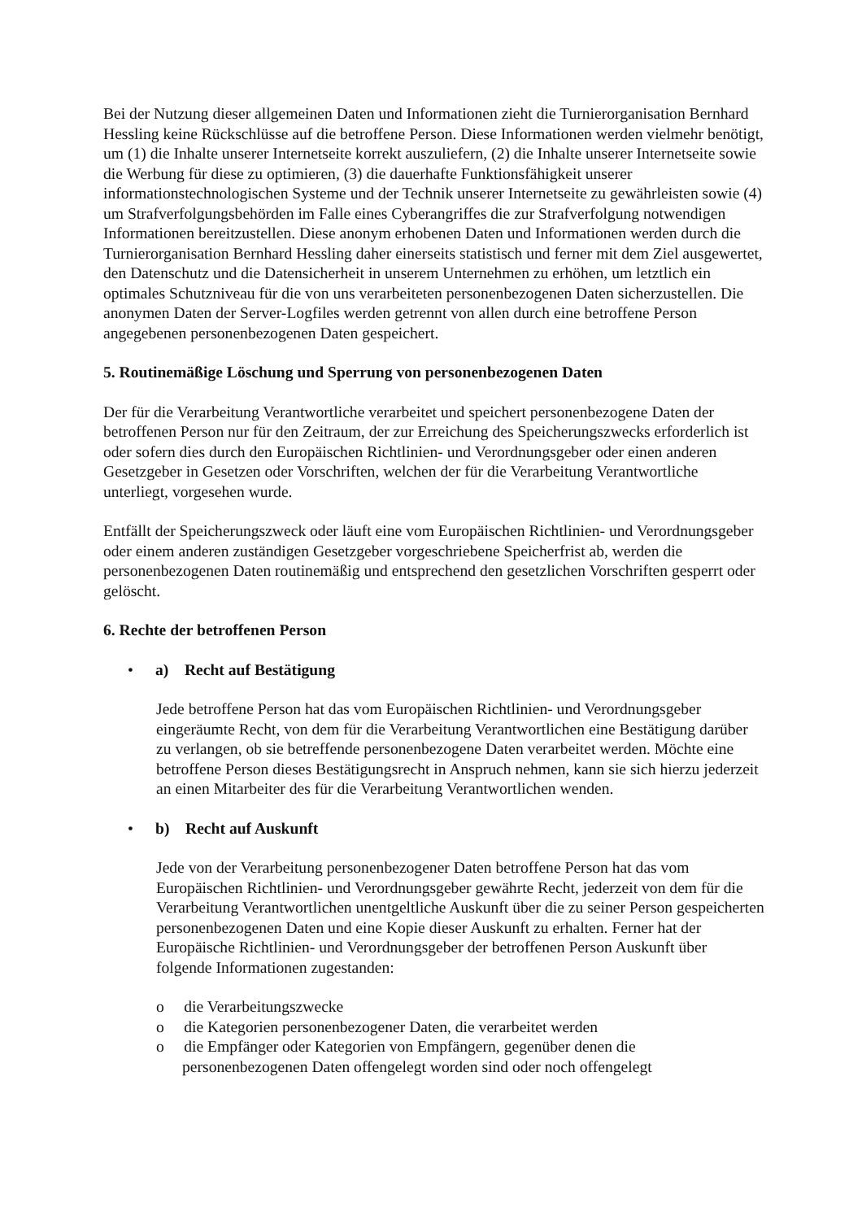Bei der Nutzung dieser allgemeinen Daten und Informationen zieht die Turnierorganisation Bernhard Hessling keine Rückschlüsse auf die betroffene Person. Diese Informationen werden vielmehr benötigt, um (1) die Inhalte unserer Internetseite korrekt auszuliefern, (2) die Inhalte unserer Internetseite sowie die Werbung für diese zu optimieren, (3) die dauerhafte Funktionsfähigkeit unserer informationstechnologischen Systeme und der Technik unserer Internetseite zu gewährleisten sowie (4) um Strafverfolgungsbehörden im Falle eines Cyberangriffes die zur Strafverfolgung notwendigen Informationen bereitzustellen. Diese anonym erhobenen Daten und Informationen werden durch die Turnierorganisation Bernhard Hessling daher einerseits statistisch und ferner mit dem Ziel ausgewertet, den Datenschutz und die Datensicherheit in unserem Unternehmen zu erhöhen, um letztlich ein optimales Schutzniveau für die von uns verarbeiteten personenbezogenen Daten sicherzustellen. Die anonymen Daten der Server-Logfiles werden getrennt von allen durch eine betroffene Person angegebenen personenbezogenen Daten gespeichert.
5. Routinemäßige Löschung und Sperrung von personenbezogenen Daten
Der für die Verarbeitung Verantwortliche verarbeitet und speichert personenbezogene Daten der betroffenen Person nur für den Zeitraum, der zur Erreichung des Speicherungszwecks erforderlich ist oder sofern dies durch den Europäischen Richtlinien- und Verordnungsgeber oder einen anderen Gesetzgeber in Gesetzen oder Vorschriften, welchen der für die Verarbeitung Verantwortliche unterliegt, vorgesehen wurde.
Entfällt der Speicherungszweck oder läuft eine vom Europäischen Richtlinien- und Verordnungsgeber oder einem anderen zuständigen Gesetzgeber vorgeschriebene Speicherfrist ab, werden die personenbezogenen Daten routinemäßig und entsprechend den gesetzlichen Vorschriften gesperrt oder gelöscht.
6. Rechte der betroffenen Person
• a) Recht auf Bestätigung
Jede betroffene Person hat das vom Europäischen Richtlinien- und Verordnungsgeber eingeräumte Recht, von dem für die Verarbeitung Verantwortlichen eine Bestätigung darüber zu verlangen, ob sie betreffende personenbezogene Daten verarbeitet werden. Möchte eine betroffene Person dieses Bestätigungsrecht in Anspruch nehmen, kann sie sich hierzu jederzeit an einen Mitarbeiter des für die Verarbeitung Verantwortlichen wenden.
• b) Recht auf Auskunft
Jede von der Verarbeitung personenbezogener Daten betroffene Person hat das vom Europäischen Richtlinien- und Verordnungsgeber gewährte Recht, jederzeit von dem für die Verarbeitung Verantwortlichen unentgeltliche Auskunft über die zu seiner Person gespeicherten personenbezogenen Daten und eine Kopie dieser Auskunft zu erhalten. Ferner hat der Europäische Richtlinien- und Verordnungsgeber der betroffenen Person Auskunft über folgende Informationen zugestanden:
o die Verarbeitungszwecke
o die Kategorien personenbezogener Daten, die verarbeitet werden
o die Empfänger oder Kategorien von Empfängern, gegenüber denen die personenbezogenen Daten offengelegt worden sind oder noch offengelegt